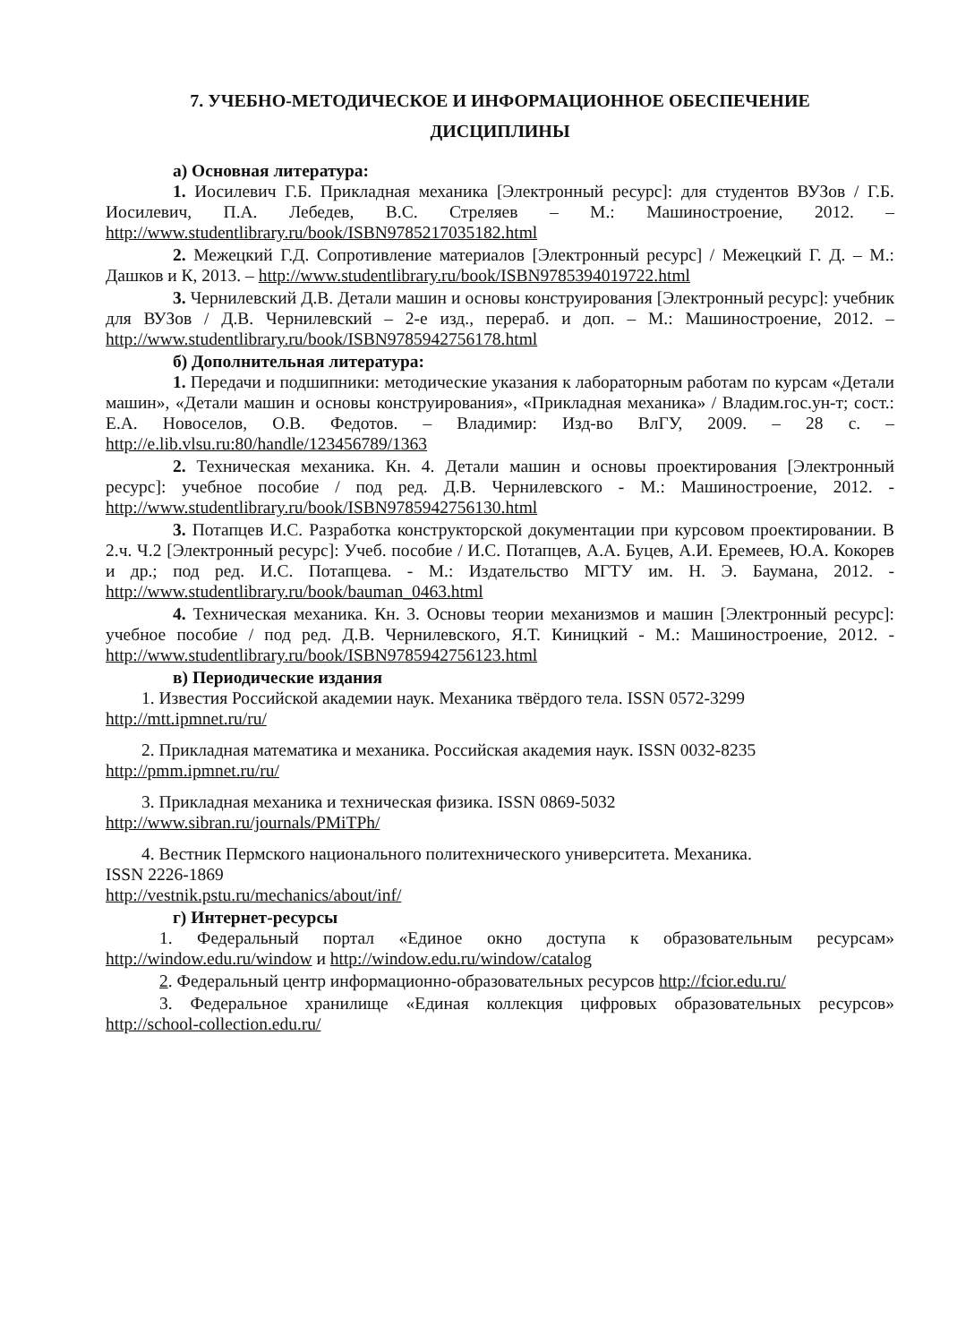7. УЧЕБНО-МЕТОДИЧЕСКОЕ И ИНФОРМАЦИОННОЕ ОБЕСПЕЧЕНИЕ
ДИСЦИПЛИНЫ
а) Основная литература:
1. Иосилевич Г.Б. Прикладная механика [Электронный ресурс]: для студентов ВУЗов / Г.Б. Иосилевич, П.А. Лебедев, В.С. Стреляев – М.: Машиностроение, 2012. – http://www.studentlibrary.ru/book/ISBN9785217035182.html
2. Межецкий Г.Д. Сопротивление материалов [Электронный ресурс] / Межецкий Г. Д. – М.: Дашков и К, 2013. – http://www.studentlibrary.ru/book/ISBN9785394019722.html
3. Чернилевский Д.В. Детали машин и основы конструирования [Электронный ресурс]: учебник для ВУЗов / Д.В. Чернилевский – 2-е изд., перераб. и доп. – М.: Машиностроение, 2012. – http://www.studentlibrary.ru/book/ISBN9785942756178.html
б) Дополнительная литература:
1. Передачи и подшипники: методические указания к лабораторным работам по курсам «Детали машин», «Детали машин и основы конструирования», «Прикладная механика» / Владим.гос.ун-т; сост.: Е.А. Новоселов, О.В. Федотов. – Владимир: Изд-во ВлГУ, 2009. – 28 с. – http://e.lib.vlsu.ru:80/handle/123456789/1363
2. Техническая механика. Кн. 4. Детали машин и основы проектирования [Электронный ресурс]: учебное пособие / под ред. Д.В. Чернилевского - М.: Машиностроение, 2012. - http://www.studentlibrary.ru/book/ISBN9785942756130.html
3. Потапцев И.С. Разработка конструкторской документации при курсовом проектировании. В 2.ч. Ч.2 [Электронный ресурс]: Учеб. пособие / И.С. Потапцев, А.А. Буцев, А.И. Еремеев, Ю.А. Кокорев и др.; под ред. И.С. Потапцева. - М.: Издательство МГТУ им. Н. Э. Баумана, 2012. - http://www.studentlibrary.ru/book/bauman_0463.html
4. Техническая механика. Кн. 3. Основы теории механизмов и машин [Электронный ресурс]: учебное пособие / под ред. Д.В. Чернилевского, Я.Т. Киницкий - М.: Машиностроение, 2012. - http://www.studentlibrary.ru/book/ISBN9785942756123.html
в) Периодические издания
1. Известия Российской академии наук. Механика твёрдого тела. ISSN 0572-3299
http://mtt.ipmnet.ru/ru/
2. Прикладная математика и механика. Российская академия наук. ISSN 0032-8235
http://pmm.ipmnet.ru/ru/
3. Прикладная механика и техническая физика. ISSN 0869-5032
http://www.sibran.ru/journals/PMiTPh/
4. Вестник Пермского национального политехнического университета. Механика.
ISSN 2226-1869
http://vestnik.pstu.ru/mechanics/about/inf/
г) Интернет-ресурсы
1. Федеральный портал «Единое окно доступа к образовательным ресурсам» http://window.edu.ru/window и http://window.edu.ru/window/catalog
2. Федеральный центр информационно-образовательных ресурсов http://fcior.edu.ru/
3. Федеральное хранилище «Единая коллекция цифровых образовательных ресурсов» http://school-collection.edu.ru/